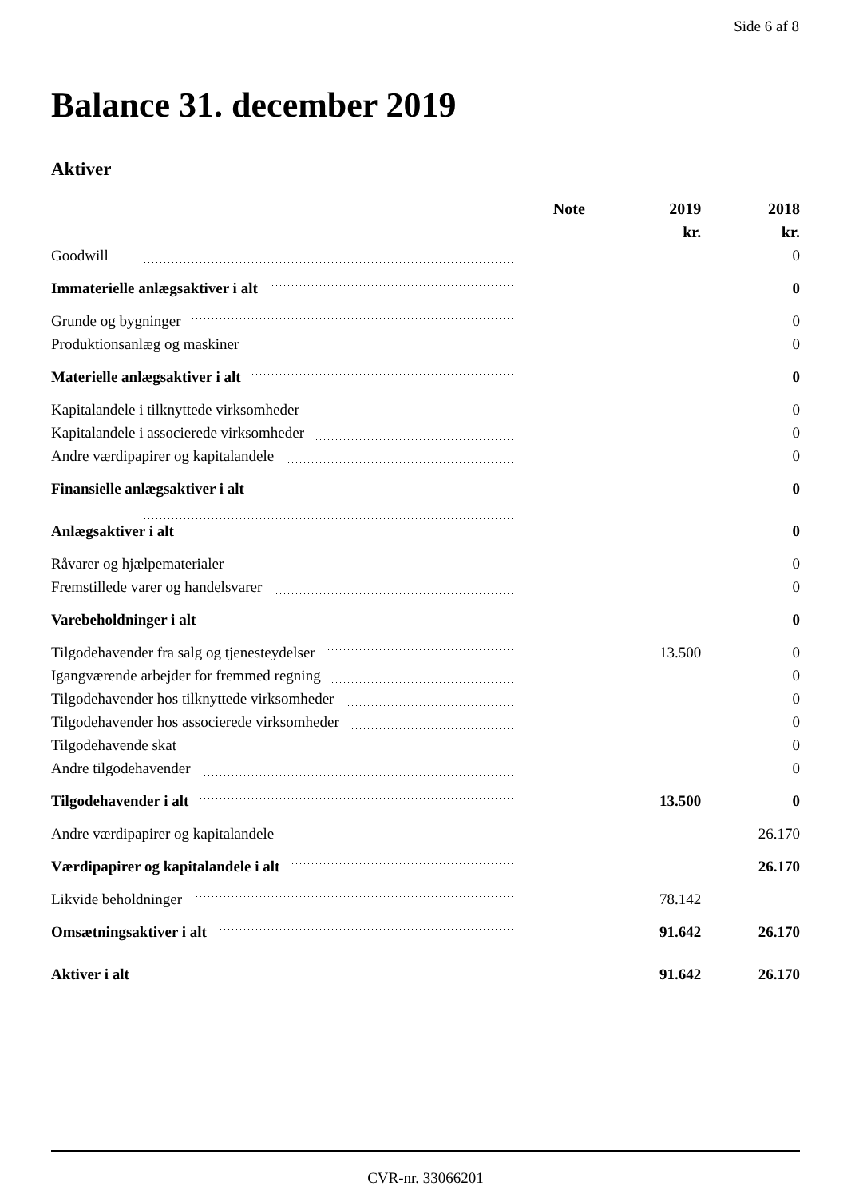Side 6 af 8
Balance 31. december 2019
Aktiver
| | Note | 2019 | 2018 |
| --- | --- | --- | --- |
| | | kr. | kr. |
| Goodwill | | | 0 |
| Immaterielle anlægsaktiver i alt | | | 0 |
| Grunde og bygninger | | | 0 |
| Produktionsanlæg og maskiner | | | 0 |
| Materielle anlægsaktiver i alt | | | 0 |
| Kapitalandele i tilknyttede virksomheder | | | 0 |
| Kapitalandele i associerede virksomheder | | | 0 |
| Andre værdipapirer og kapitalandele | | | 0 |
| Finansielle anlægsaktiver i alt | | | 0 |
| Anlægsaktiver i alt | | | 0 |
| Råvarer og hjælpematerialer | | | 0 |
| Fremstillede varer og handelsvarer | | | 0 |
| Varebeholdninger i alt | | | 0 |
| Tilgodehavender fra salg og tjenesteydelser | | 13.500 | 0 |
| Igangværende arbejder for fremmed regning | | | 0 |
| Tilgodehavender hos tilknyttede virksomheder | | | 0 |
| Tilgodehavender hos associerede virksomheder | | | 0 |
| Tilgodehavende skat | | | 0 |
| Andre tilgodehavender | | | 0 |
| Tilgodehavender i alt | | 13.500 | 0 |
| Andre værdipapirer og kapitalandele | | | 26.170 |
| Værdipapirer og kapitalandele i alt | | | 26.170 |
| Likvide beholdninger | | 78.142 | |
| Omsætningsaktiver i alt | | 91.642 | 26.170 |
| Aktiver i alt | | 91.642 | 26.170 |
CVR-nr. 33066201